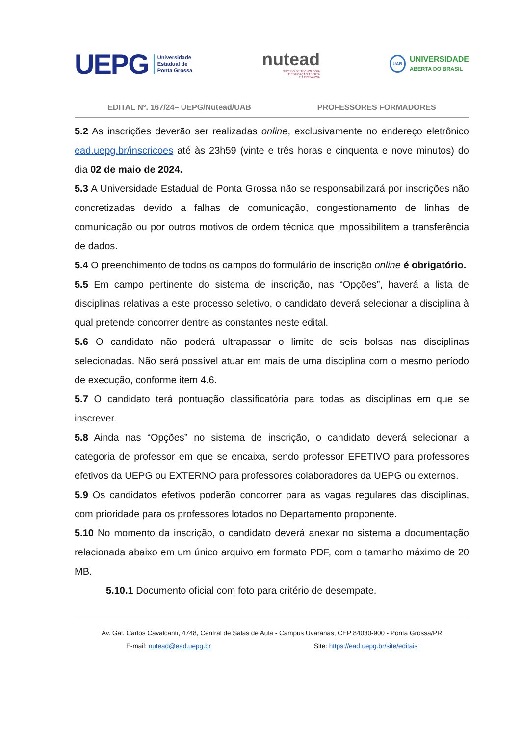UEPG Universidade
Estadual de
Ponta Grossa
nutead
NÚCLEO DE TECNOLOGIA
E EDUCAÇÃO ABERTA
E A DISTÂNCIA
UAB UNIVERSIDADE
ABERTA DO BRASIL
EDITAL Nº. 167/24– UEPG/Nutead/UAB PROFESSORES FORMADORES
5.2 As inscrições deverão ser realizadas online, exclusivamente no endereço eletrônico ead.uepg.br/inscricoes até às 23h59 (vinte e três horas e cinquenta e nove minutos) do dia 02 de maio de 2024.
5.3 A Universidade Estadual de Ponta Grossa não se responsabilizará por inscrições não concretizadas devido a falhas de comunicação, congestionamento de linhas de comunicação ou por outros motivos de ordem técnica que impossibilitem a transferência de dados.
5.4 O preenchimento de todos os campos do formulário de inscrição online é obrigatório.
5.5 Em campo pertinente do sistema de inscrição, nas “Opções”, haverá a lista de disciplinas relativas a este processo seletivo, o candidato deverá selecionar a disciplina à qual pretende concorrer dentre as constantes neste edital.
5.6 O candidato não poderá ultrapassar o limite de seis bolsas nas disciplinas selecionadas. Não será possível atuar em mais de uma disciplina com o mesmo período de execução, conforme item 4.6.
5.7 O candidato terá pontuação classificatória para todas as disciplinas em que se inscrever.
5.8 Ainda nas “Opções” no sistema de inscrição, o candidato deverá selecionar a categoria de professor em que se encaixa, sendo professor EFETIVO para professores efetivos da UEPG ou EXTERNO para professores colaboradores da UEPG ou externos.
5.9 Os candidatos efetivos poderão concorrer para as vagas regulares das disciplinas, com prioridade para os professores lotados no Departamento proponente.
5.10 No momento da inscrição, o candidato deverá anexar no sistema a documentação relacionada abaixo em um único arquivo em formato PDF, com o tamanho máximo de 20 MB.
5.10.1 Documento oficial com foto para critério de desempate.
Av. Gal. Carlos Cavalcanti, 4748, Central de Salas de Aula - Campus Uvaranas, CEP 84030-900 - Ponta Grossa/PR
E-mail: nutead@ead.uepg.br Site: https://ead.uepg.br/site/editais